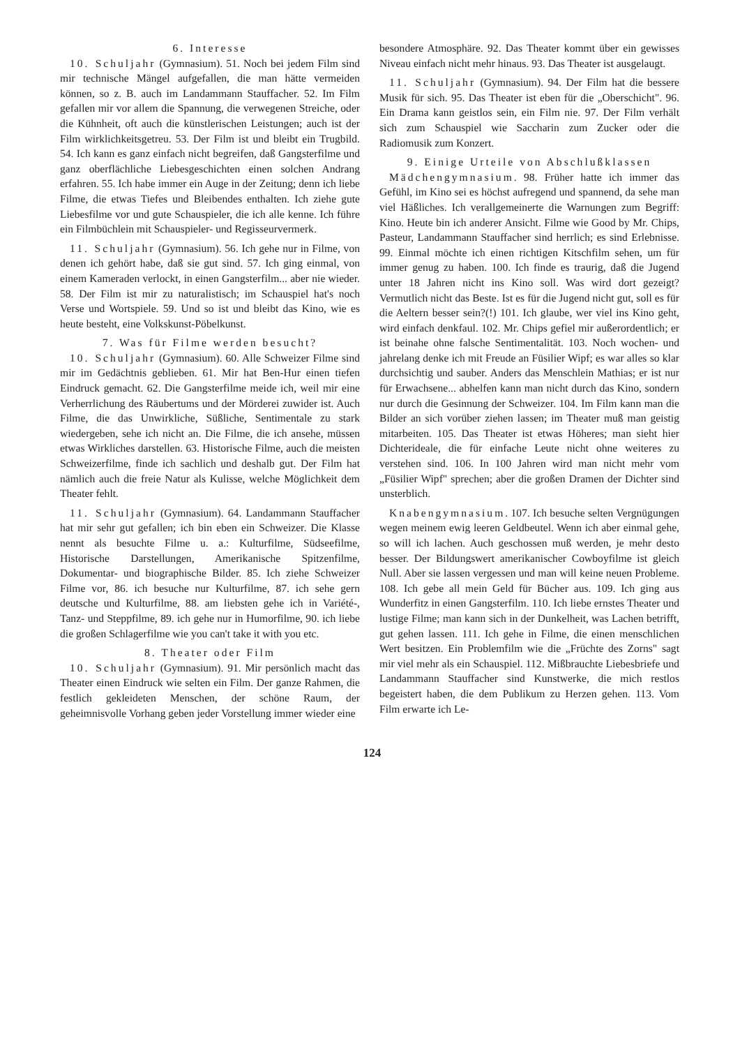6. Interesse
10. Schuljahr (Gymnasium). 51. Noch bei jedem Film sind mir technische Mängel aufgefallen, die man hätte vermeiden können, so z. B. auch im Landammann Stauffacher. 52. Im Film gefallen mir vor allem die Spannung, die verwegenen Streiche, oder die Kühnheit, oft auch die künstlerischen Leistungen; auch ist der Film wirklichkeitsgetreu. 53. Der Film ist und bleibt ein Trugbild. 54. Ich kann es ganz einfach nicht begreifen, daß Gangsterfilme und ganz oberflächliche Liebesgeschichten einen solchen Andrang erfahren. 55. Ich habe immer ein Auge in der Zeitung; denn ich liebe Filme, die etwas Tiefes und Bleibendes enthalten. Ich ziehe gute Liebesfilme vor und gute Schauspieler, die ich alle kenne. Ich führe ein Filmbüchlein mit Schauspieler- und Regisseurvermerk.
11. Schuljahr (Gymnasium). 56. Ich gehe nur in Filme, von denen ich gehört habe, daß sie gut sind. 57. Ich ging einmal, von einem Kameraden verlockt, in einen Gangsterfilm... aber nie wieder. 58. Der Film ist mir zu naturalistisch; im Schauspiel hat's noch Verse und Wortspiele. 59. Und so ist und bleibt das Kino, wie es heute besteht, eine Volkskunst-Pöbelkunst.
7. Was für Filme werden besucht?
10. Schuljahr (Gymnasium). 60. Alle Schweizer Filme sind mir im Gedächtnis geblieben. 61. Mir hat Ben-Hur einen tiefen Eindruck gemacht. 62. Die Gangsterfilme meide ich, weil mir eine Verherrlichung des Räubertums und der Mörderei zuwider ist. Auch Filme, die das Unwirkliche, Süßliche, Sentimentale zu stark wiedergeben, sehe ich nicht an. Die Filme, die ich ansehe, müssen etwas Wirkliches darstellen. 63. Historische Filme, auch die meisten Schweizerfilme, finde ich sachlich und deshalb gut. Der Film hat nämlich auch die freie Natur als Kulisse, welche Möglichkeit dem Theater fehlt.
11. Schuljahr (Gymnasium). 64. Landammann Stauffacher hat mir sehr gut gefallen; ich bin eben ein Schweizer. Die Klasse nennt als besuchte Filme u. a.: Kulturfilme, Südseefilme, Historische Darstellungen, Amerikanische Spitzenfilme, Dokumentar- und biographische Bilder. 85. Ich ziehe Schweizer Filme vor, 86. ich besuche nur Kulturfilme, 87. ich sehe gern deutsche und Kulturfilme, 88. am liebsten gehe ich in Variété-, Tanz- und Steppfilme, 89. ich gehe nur in Humorfilme, 90. ich liebe die großen Schlagerfilme wie you can't take it with you etc.
8. Theater oder Film
10. Schuljahr (Gymnasium). 91. Mir persönlich macht das Theater einen Eindruck wie selten ein Film. Der ganze Rahmen, die festlich gekleideten Menschen, der schöne Raum, der geheimnisvolle Vorhang geben jeder Vorstellung immer wieder eine
besondere Atmosphäre. 92. Das Theater kommt über ein gewisses Niveau einfach nicht mehr hinaus. 93. Das Theater ist ausgelaugt.
11. Schuljahr (Gymnasium). 94. Der Film hat die bessere Musik für sich. 95. Das Theater ist eben für die „Oberschicht". 96. Ein Drama kann geistlos sein, ein Film nie. 97. Der Film verhält sich zum Schauspiel wie Saccharin zum Zucker oder die Radiomusik zum Konzert.
9. Einige Urteile von Abschlußklassen
Mädchengymnasium. 98. Früher hatte ich immer das Gefühl, im Kino sei es höchst aufregend und spannend, da sehe man viel Häßliches. Ich verallgemeinerte die Warnungen zum Begriff: Kino. Heute bin ich anderer Ansicht. Filme wie Good by Mr. Chips, Pasteur, Landammann Stauffacher sind herrlich; es sind Erlebnisse. 99. Einmal möchte ich einen richtigen Kitschfilm sehen, um für immer genug zu haben. 100. Ich finde es traurig, daß die Jugend unter 18 Jahren nicht ins Kino soll. Was wird dort gezeigt? Vermutlich nicht das Beste. Ist es für die Jugend nicht gut, soll es für die Aeltern besser sein?(!) 101. Ich glaube, wer viel ins Kino geht, wird einfach denkfaul. 102. Mr. Chips gefiel mir außerordentlich; er ist beinahe ohne falsche Sentimentalität. 103. Noch wochen- und jahrelang denke ich mit Freude an Füsilier Wipf; es war alles so klar durchsichtig und sauber. Anders das Menschlein Mathias; er ist nur für Erwachsene... abhelfen kann man nicht durch das Kino, sondern nur durch die Gesinnung der Schweizer. 104. Im Film kann man die Bilder an sich vorüber ziehen lassen; im Theater muß man geistig mitarbeiten. 105. Das Theater ist etwas Höheres; man sieht hier Dichterideale, die für einfache Leute nicht ohne weiteres zu verstehen sind. 106. In 100 Jahren wird man nicht mehr vom „Füsilier Wipf" sprechen; aber die großen Dramen der Dichter sind unsterblich.
Knabengymnasium. 107. Ich besuche selten Vergnügungen wegen meinem ewig leeren Geldbeutel. Wenn ich aber einmal gehe, so will ich lachen. Auch geschossen muß werden, je mehr desto besser. Der Bildungswert amerikanischer Cowboyfilme ist gleich Null. Aber sie lassen vergessen und man will keine neuen Probleme. 108. Ich gebe all mein Geld für Bücher aus. 109. Ich ging aus Wunderfitz in einen Gangsterfilm. 110. Ich liebe ernstes Theater und lustige Filme; man kann sich in der Dunkelheit, was Lachen betrifft, gut gehen lassen. 111. Ich gehe in Filme, die einen menschlichen Wert besitzen. Ein Problemfilm wie die „Früchte des Zorns" sagt mir viel mehr als ein Schauspiel. 112. Mißbrauchte Liebesbriefe und Landammann Stauffacher sind Kunstwerke, die mich restlos begeistert haben, die dem Publikum zu Herzen gehen. 113. Vom Film erwarte ich Le-
124